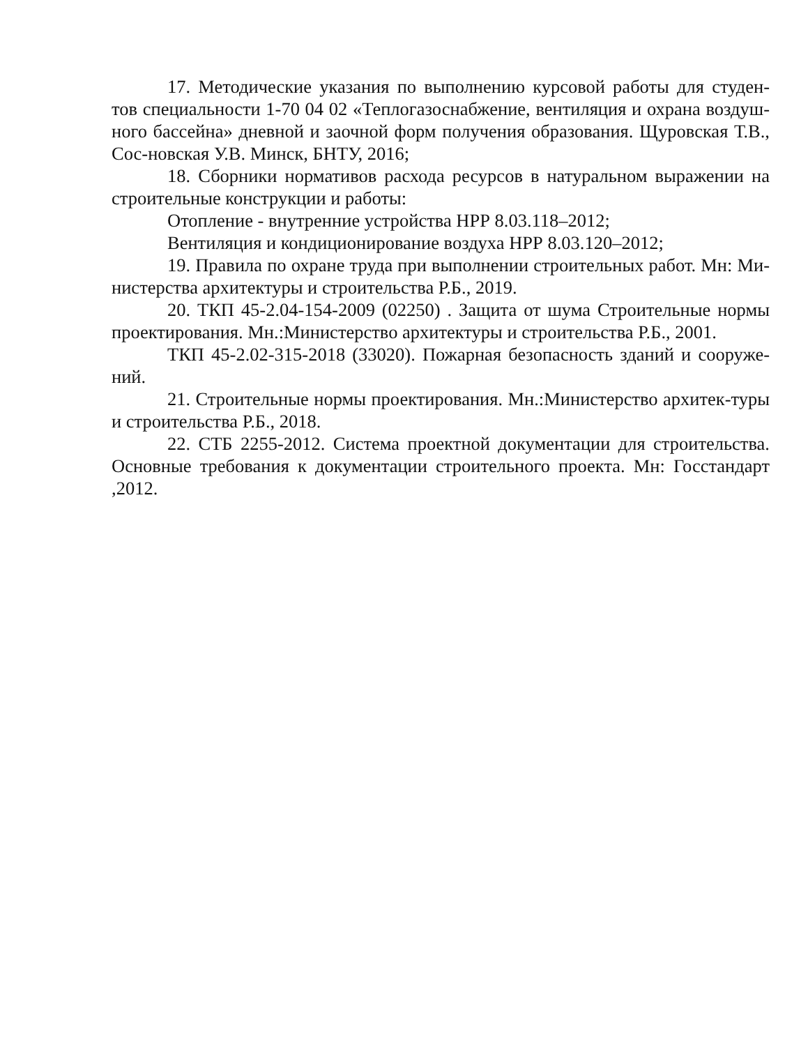17. Методические указания по выполнению курсовой работы для студен-тов специальности 1-70 04 02 «Теплогазоснабжение, вентиляция и охрана воздуш-ного бассейна» дневной и заочной форм получения образования. Щуровская Т.В., Сос-новская У.В. Минск, БНТУ, 2016;
18. Сборники нормативов расхода ресурсов в натуральном выражении на строительные конструкции и работы:
Отопление - внутренние устройства НРР 8.03.118–2012;
Вентиляция и кондиционирование воздуха НРР 8.03.120–2012;
19. Правила по охране труда при выполнении строительных работ. Мн: Ми-нистерства архитектуры и строительства Р.Б., 2019.
20. ТКП 45-2.04-154-2009 (02250) . Защита от шума Строительные нормы проектирования. Мн.:Министерство архитектуры и строительства Р.Б., 2001.
ТКП 45-2.02-315-2018 (33020). Пожарная безопасность зданий и сооруже-ний.
21. Строительные нормы проектирования. Мн.:Министерство архитек-туры и строительства Р.Б., 2018.
22. СТБ 2255-2012. Система проектной документации для строительства. Основные требования к документации строительного проекта. Мн: Госстандарт ,2012.